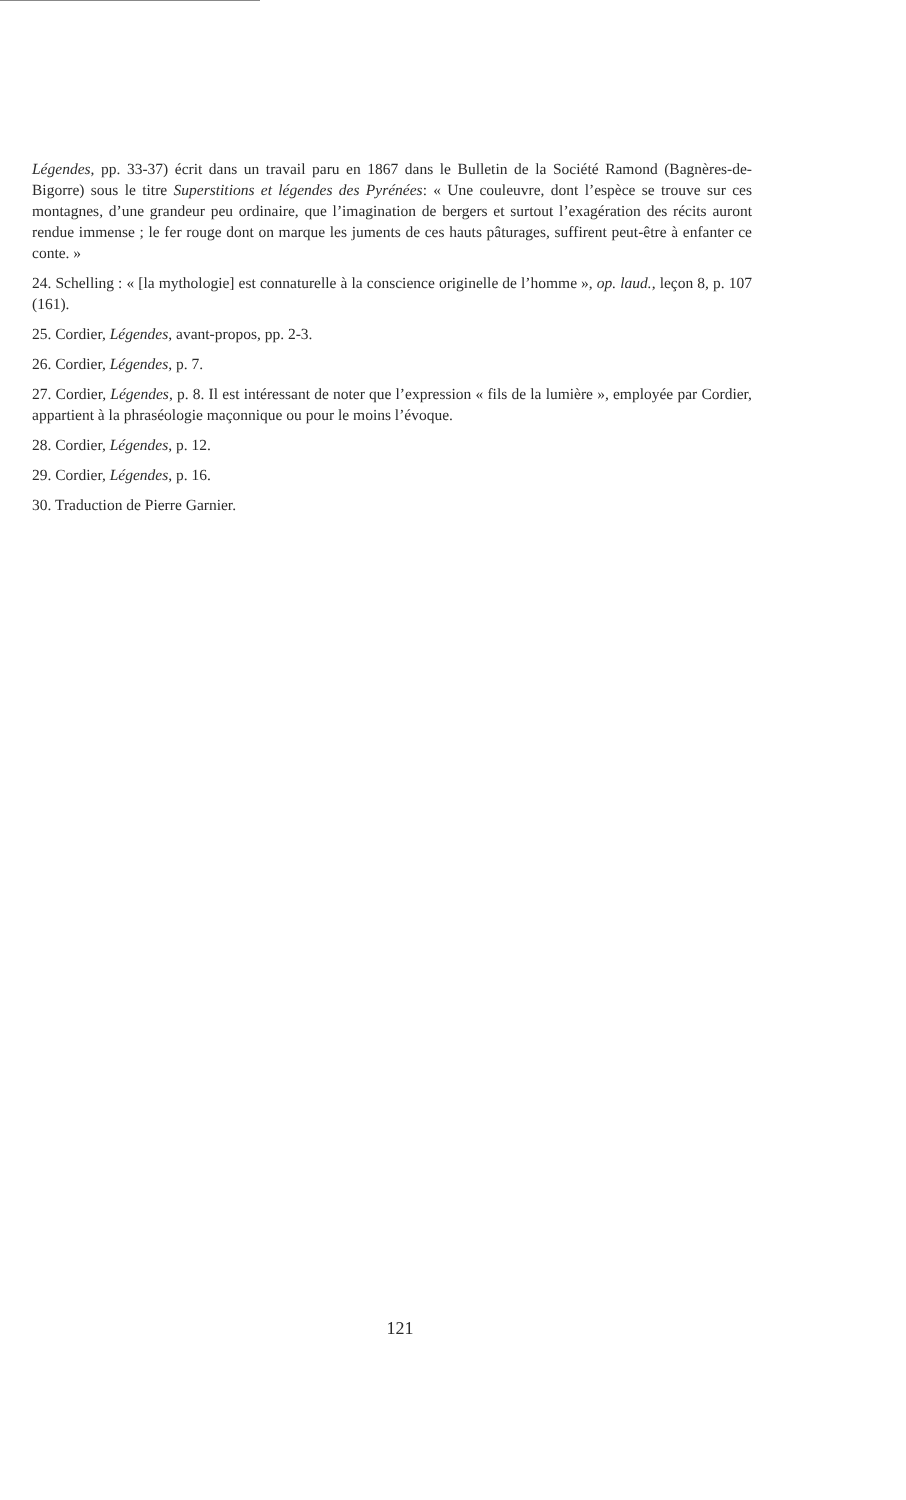Légendes, pp. 33-37) écrit dans un travail paru en 1867 dans le Bulletin de la Société Ramond (Bagnères-de-Bigorre) sous le titre Superstitions et légendes des Pyrénées: « Une couleuvre, dont l’espèce se trouve sur ces montagnes, d’une grandeur peu ordinaire, que l’imagination de bergers et surtout l’exagération des récits auront rendue immense ; le fer rouge dont on marque les juments de ces hauts pâturages, suffirent peut-être à enfanter ce conte. »
24. Schelling : « [la mythologie] est connaturelle à la conscience originelle de l’homme », op. laud., leçon 8, p. 107 (161).
25. Cordier, Légendes, avant-propos, pp. 2-3.
26. Cordier, Légendes, p. 7.
27. Cordier, Légendes, p. 8. Il est intéressant de noter que l’expression « fils de la lumière », employée par Cordier, appartient à la phraséologie maçonnique ou pour le moins l’évoque.
28. Cordier, Légendes, p. 12.
29. Cordier, Légendes, p. 16.
30. Traduction de Pierre Garnier.
121